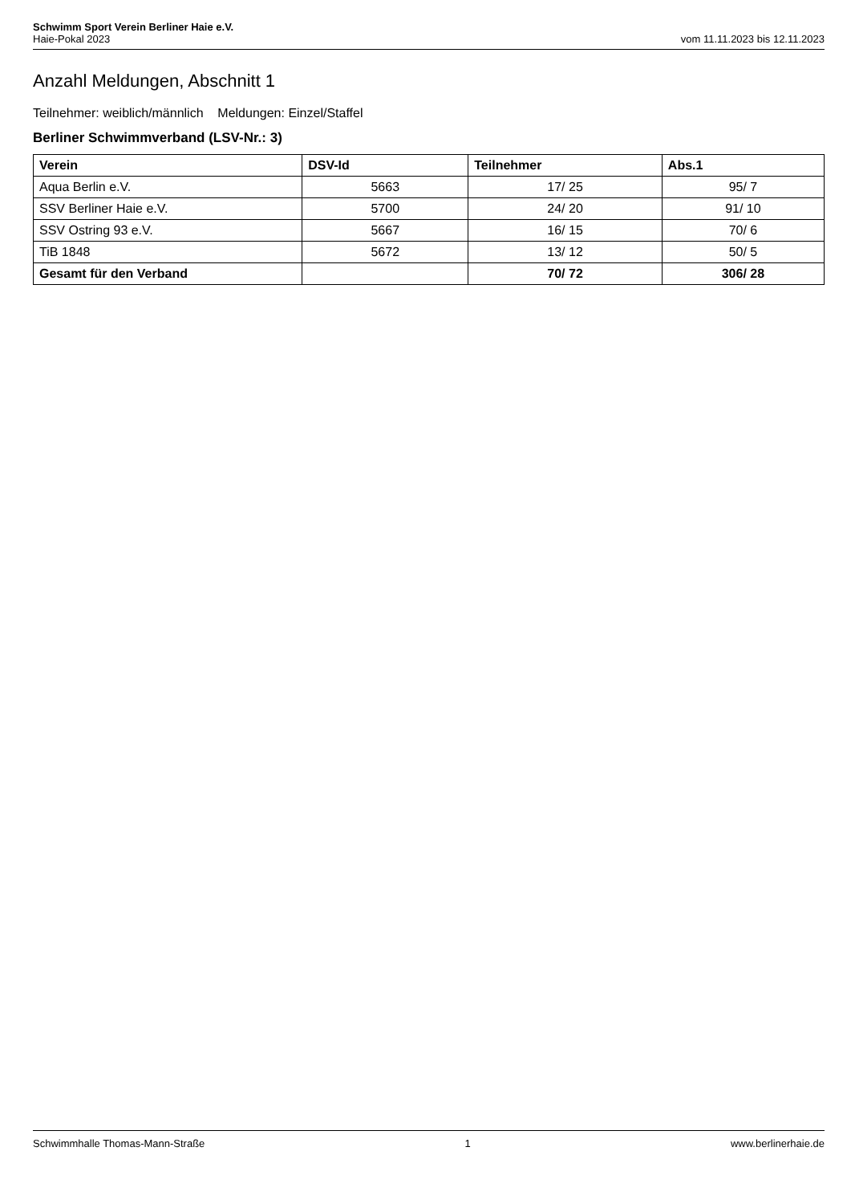Schwimm Sport Verein Berliner Haie e.V.
Haie-Pokal 2023 vom 11.11.2023 bis 12.11.2023
Anzahl Meldungen, Abschnitt 1
Teilnehmer: weiblich/männlich Meldungen: Einzel/Staffel
Berliner Schwimmverband (LSV-Nr.: 3)
| Verein | DSV-Id | Teilnehmer | Abs.1 |
| --- | --- | --- | --- |
| Aqua Berlin e.V. | 5663 | 17/ 25 | 95/ 7 |
| SSV Berliner Haie e.V. | 5700 | 24/ 20 | 91/ 10 |
| SSV Ostring 93 e.V. | 5667 | 16/ 15 | 70/ 6 |
| TiB 1848 | 5672 | 13/ 12 | 50/ 5 |
| Gesamt für den Verband | | 70/ 72 | 306/ 28 |
Schwimmhalle Thomas-Mann-Straße 1 www.berlinerhaie.de